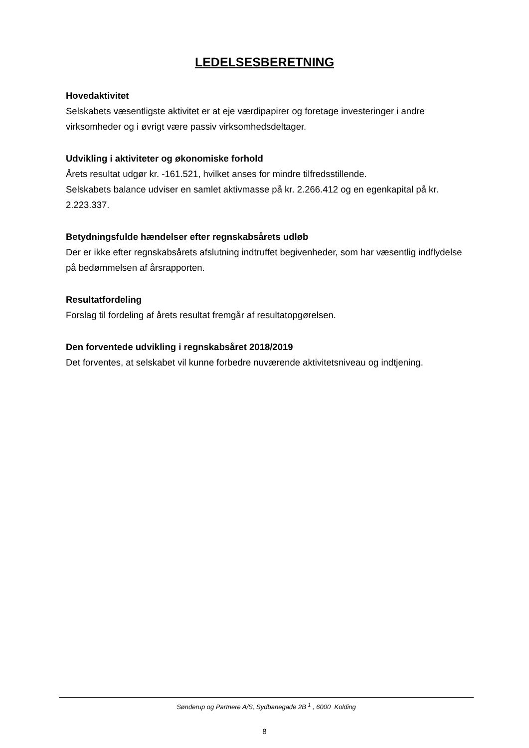LEDELSESBERETNING
Hovedaktivitet
Selskabets væsentligste aktivitet er at eje værdipapirer og foretage investeringer i andre virksomheder og i øvrigt være passiv virksomhedsdeltager.
Udvikling i aktiviteter og økonomiske forhold
Årets resultat udgør kr. -161.521, hvilket anses for mindre tilfredsstillende.
Selskabets balance udviser en samlet aktivmasse på kr. 2.266.412 og en egenkapital på kr. 2.223.337.
Betydningsfulde hændelser efter regnskabsårets udløb
Der er ikke efter regnskabsårets afslutning indtruffet begivenheder, som har væsentlig indflydelse på bedømmelsen af årsrapporten.
Resultatfordeling
Forslag til fordeling af årets resultat fremgår af resultatopgørelsen.
Den forventede udvikling i regnskabsåret 2018/2019
Det forventes, at selskabet vil kunne forbedre nuværende aktivitetsniveau og indtjening.
Sønderup og Partnere A/S, Sydbanegade 2B <sup>1</sup> , 6000 Kolding
8